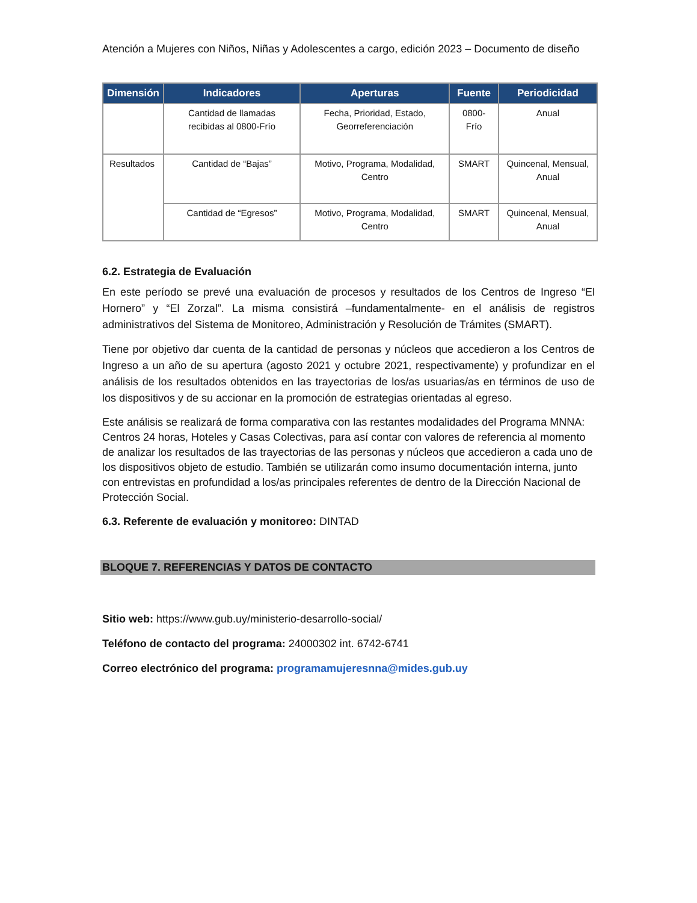Atención a Mujeres con Niños, Niñas y Adolescentes a cargo, edición 2023 – Documento de diseño
| Dimensión | Indicadores | Aperturas | Fuente | Periodicidad |
| --- | --- | --- | --- | --- |
| | Cantidad de llamadas recibidas al 0800-Frío | Fecha, Prioridad, Estado, Georreferenciación | 0800-Frío | Anual |
| Resultados | Cantidad de “Bajas” | Motivo, Programa, Modalidad, Centro | SMART | Quincenal, Mensual, Anual |
| | Cantidad de “Egresos” | Motivo, Programa, Modalidad, Centro | SMART | Quincenal, Mensual, Anual |
6.2. Estrategia de Evaluación
En este período se prevé una evaluación de procesos y resultados de los Centros de Ingreso “El Hornero” y “El Zorzal”. La misma consistirá –fundamentalmente- en el análisis de registros administrativos del Sistema de Monitoreo, Administración y Resolución de Trámites (SMART).
Tiene por objetivo dar cuenta de la cantidad de personas y núcleos que accedieron a los Centros de Ingreso a un año de su apertura (agosto 2021 y octubre 2021, respectivamente) y profundizar en el análisis de los resultados obtenidos en las trayectorias de los/as usuarias/as en términos de uso de los dispositivos y de su accionar en la promoción de estrategias orientadas al egreso.
Este análisis se realizará de forma comparativa con las restantes modalidades del Programa MNNA: Centros 24 horas, Hoteles y Casas Colectivas, para así contar con valores de referencia al momento de analizar los resultados de las trayectorias de las personas y núcleos que accedieron a cada uno de los dispositivos objeto de estudio. También se utilizarán como insumo documentación interna, junto con entrevistas en profundidad a los/as principales referentes de dentro de la Dirección Nacional de Protección Social.
6.3. Referente de evaluación y monitoreo: DINTAD
BLOQUE 7. REFERENCIAS Y DATOS DE CONTACTO
Sitio web: https://www.gub.uy/ministerio-desarrollo-social/
Teléfono de contacto del programa: 24000302 int. 6742-6741
Correo electrónico del programa: programamujeresnna@mides.gub.uy